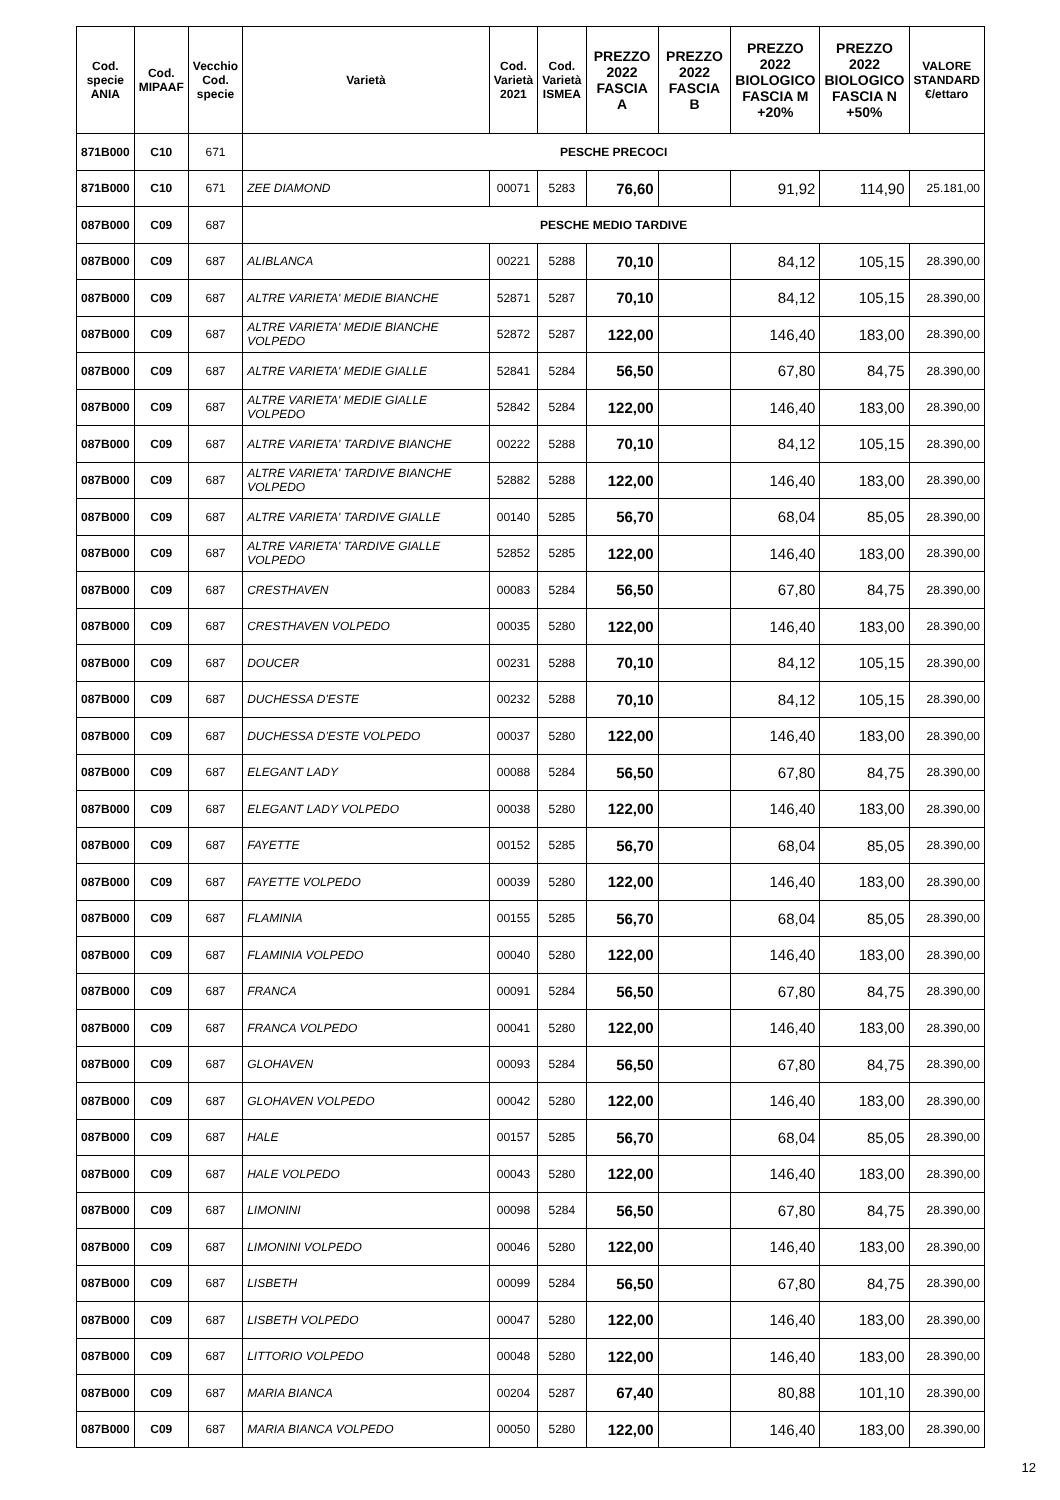| Cod. specie ANIA | Cod. MIPAAF | Vecchio Cod. specie | Varietà | Cod. Varietà 2021 | Cod. Varietà ISMEA | PREZZO 2022 FASCIA A | PREZZO 2022 FASCIA B | PREZZO 2022 BIOLOGICO FASCIA M +20% | PREZZO 2022 BIOLOGICO FASCIA N +50% | VALORE STANDARD €/ettaro |
| --- | --- | --- | --- | --- | --- | --- | --- | --- | --- | --- |
| 871B000 | C10 | 671 | PESCHE PRECOCI | | | | | | | |
| 871B000 | C10 | 671 | ZEE DIAMOND | 00071 | 5283 | 76,60 | | 91,92 | 114,90 | 25.181,00 |
| 087B000 | C09 | 687 | PESCHE MEDIO TARDIVE | | | | | | | |
| 087B000 | C09 | 687 | ALIBLANCA | 00221 | 5288 | 70,10 | | 84,12 | 105,15 | 28.390,00 |
| 087B000 | C09 | 687 | ALTRE VARIETA' MEDIE BIANCHE | 52871 | 5287 | 70,10 | | 84,12 | 105,15 | 28.390,00 |
| 087B000 | C09 | 687 | ALTRE VARIETA' MEDIE BIANCHE VOLPEDO | 52872 | 5287 | 122,00 | | 146,40 | 183,00 | 28.390,00 |
| 087B000 | C09 | 687 | ALTRE VARIETA' MEDIE GIALLE | 52841 | 5284 | 56,50 | | 67,80 | 84,75 | 28.390,00 |
| 087B000 | C09 | 687 | ALTRE VARIETA' MEDIE GIALLE VOLPEDO | 52842 | 5284 | 122,00 | | 146,40 | 183,00 | 28.390,00 |
| 087B000 | C09 | 687 | ALTRE VARIETA' TARDIVE BIANCHE | 00222 | 5288 | 70,10 | | 84,12 | 105,15 | 28.390,00 |
| 087B000 | C09 | 687 | ALTRE VARIETA' TARDIVE BIANCHE VOLPEDO | 52882 | 5288 | 122,00 | | 146,40 | 183,00 | 28.390,00 |
| 087B000 | C09 | 687 | ALTRE VARIETA' TARDIVE GIALLE | 00140 | 5285 | 56,70 | | 68,04 | 85,05 | 28.390,00 |
| 087B000 | C09 | 687 | ALTRE VARIETA' TARDIVE GIALLE VOLPEDO | 52852 | 5285 | 122,00 | | 146,40 | 183,00 | 28.390,00 |
| 087B000 | C09 | 687 | CRESTHAVEN | 00083 | 5284 | 56,50 | | 67,80 | 84,75 | 28.390,00 |
| 087B000 | C09 | 687 | CRESTHAVEN VOLPEDO | 00035 | 5280 | 122,00 | | 146,40 | 183,00 | 28.390,00 |
| 087B000 | C09 | 687 | DOUCER | 00231 | 5288 | 70,10 | | 84,12 | 105,15 | 28.390,00 |
| 087B000 | C09 | 687 | DUCHESSA D'ESTE | 00232 | 5288 | 70,10 | | 84,12 | 105,15 | 28.390,00 |
| 087B000 | C09 | 687 | DUCHESSA D'ESTE VOLPEDO | 00037 | 5280 | 122,00 | | 146,40 | 183,00 | 28.390,00 |
| 087B000 | C09 | 687 | ELEGANT LADY | 00088 | 5284 | 56,50 | | 67,80 | 84,75 | 28.390,00 |
| 087B000 | C09 | 687 | ELEGANT LADY VOLPEDO | 00038 | 5280 | 122,00 | | 146,40 | 183,00 | 28.390,00 |
| 087B000 | C09 | 687 | FAYETTE | 00152 | 5285 | 56,70 | | 68,04 | 85,05 | 28.390,00 |
| 087B000 | C09 | 687 | FAYETTE VOLPEDO | 00039 | 5280 | 122,00 | | 146,40 | 183,00 | 28.390,00 |
| 087B000 | C09 | 687 | FLAMINIA | 00155 | 5285 | 56,70 | | 68,04 | 85,05 | 28.390,00 |
| 087B000 | C09 | 687 | FLAMINIA VOLPEDO | 00040 | 5280 | 122,00 | | 146,40 | 183,00 | 28.390,00 |
| 087B000 | C09 | 687 | FRANCA | 00091 | 5284 | 56,50 | | 67,80 | 84,75 | 28.390,00 |
| 087B000 | C09 | 687 | FRANCA VOLPEDO | 00041 | 5280 | 122,00 | | 146,40 | 183,00 | 28.390,00 |
| 087B000 | C09 | 687 | GLOHAVEN | 00093 | 5284 | 56,50 | | 67,80 | 84,75 | 28.390,00 |
| 087B000 | C09 | 687 | GLOHAVEN VOLPEDO | 00042 | 5280 | 122,00 | | 146,40 | 183,00 | 28.390,00 |
| 087B000 | C09 | 687 | HALE | 00157 | 5285 | 56,70 | | 68,04 | 85,05 | 28.390,00 |
| 087B000 | C09 | 687 | HALE VOLPEDO | 00043 | 5280 | 122,00 | | 146,40 | 183,00 | 28.390,00 |
| 087B000 | C09 | 687 | LIMONINI | 00098 | 5284 | 56,50 | | 67,80 | 84,75 | 28.390,00 |
| 087B000 | C09 | 687 | LIMONINI VOLPEDO | 00046 | 5280 | 122,00 | | 146,40 | 183,00 | 28.390,00 |
| 087B000 | C09 | 687 | LISBETH | 00099 | 5284 | 56,50 | | 67,80 | 84,75 | 28.390,00 |
| 087B000 | C09 | 687 | LISBETH VOLPEDO | 00047 | 5280 | 122,00 | | 146,40 | 183,00 | 28.390,00 |
| 087B000 | C09 | 687 | LITTORIO VOLPEDO | 00048 | 5280 | 122,00 | | 146,40 | 183,00 | 28.390,00 |
| 087B000 | C09 | 687 | MARIA BIANCA | 00204 | 5287 | 67,40 | | 80,88 | 101,10 | 28.390,00 |
| 087B000 | C09 | 687 | MARIA BIANCA VOLPEDO | 00050 | 5280 | 122,00 | | 146,40 | 183,00 | 28.390,00 |
12